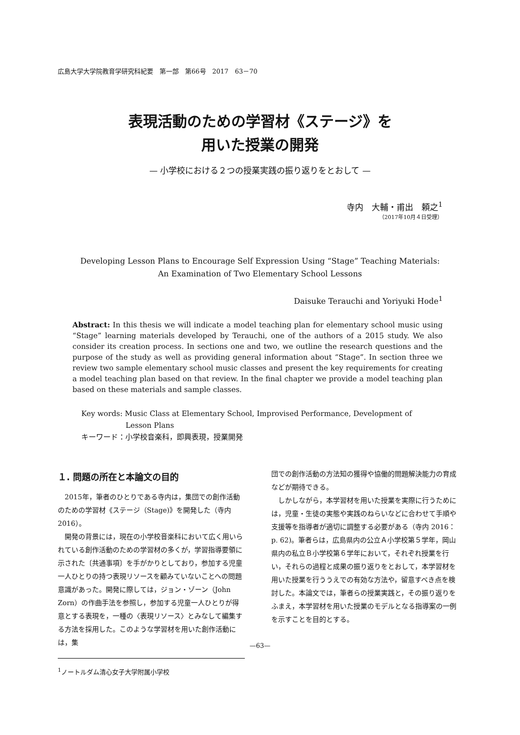広島大学大学院教育学研究科紀要　第一部　第66号　2017　63－70
表現活動のための学習材《ステージ》を
用いた授業の開発
— 小学校における２つの授業実践の振り返りをとおして —
寺内　大輔・甫出　頼之<sup>1</sup>
（2017年10月４日受理）
Developing Lesson Plans to Encourage Self Expression Using “Stage” Teaching Materials:
An Examination of Two Elementary School Lessons
Daisuke Terauchi and Yoriyuki Hode<sup>1</sup>
Abstract: In this thesis we will indicate a model teaching plan for elementary school music using “Stage” learning materials developed by Terauchi, one of the authors of a 2015 study. We also consider its creation process. In sections one and two, we outline the research questions and the purpose of the study as well as providing general information about “Stage”. In section three we review two sample elementary school music classes and present the key requirements for creating a model teaching plan based on that review. In the final chapter we provide a model teaching plan based on these materials and sample classes.
Key words: Music Class at Elementary School, Improvised Performance, Development of
Lesson Plans
キーワード：小学校音楽科，即興表現，授業開発
１. 問題の所在と本論文の目的
2015年，筆者のひとりである寺内は，集団での創作活動のための学習材《ステージ（Stage)》を開発した（寺内 2016）。
開発の背景には，現在の小学校音楽科において広く用いられている創作活動のための学習材の多くが，学習指導要領に示された〔共通事項〕を手がかりとしており，参加する児童一人ひとりの持つ表現リソースを顧みていないことへの問題意識があった。開発に際しては，ジョン・ゾーン（John Zorn）の作曲手法を参照し，参加する児童一人ひとりが得意とする表現を，一種の〈表現リソース〉とみなして編集する方法を採用した。このような学習材を用いた創作活動には，集
<sup>1</sup> ノートルダム清心女子大学附属小学校
団での創作活動の方法知の獲得や協働的問題解決能力の育成などが期待できる。
しかしながら，本学習材を用いた授業を実際に行うためには，児童・生徒の実態や実践のねらいなどに合わせて手順や支援等を指導者が適切に調整する必要がある（寺内 2016：p. 62)。筆者らは，広島県内の公立Ａ小学校第５学年，岡山県内の私立Ｂ小学校第６学年において，それぞれ授業を行い，それらの過程と成果の振り返りをとおして，本学習材を用いた授業を行ううえでの有効な方法や，留意すべき点を検討した。本論文では，筆者らの授業実践と，その振り返りをふまえ，本学習材を用いた授業のモデルとなる指導案の一例を示すことを目的とする。
—63—